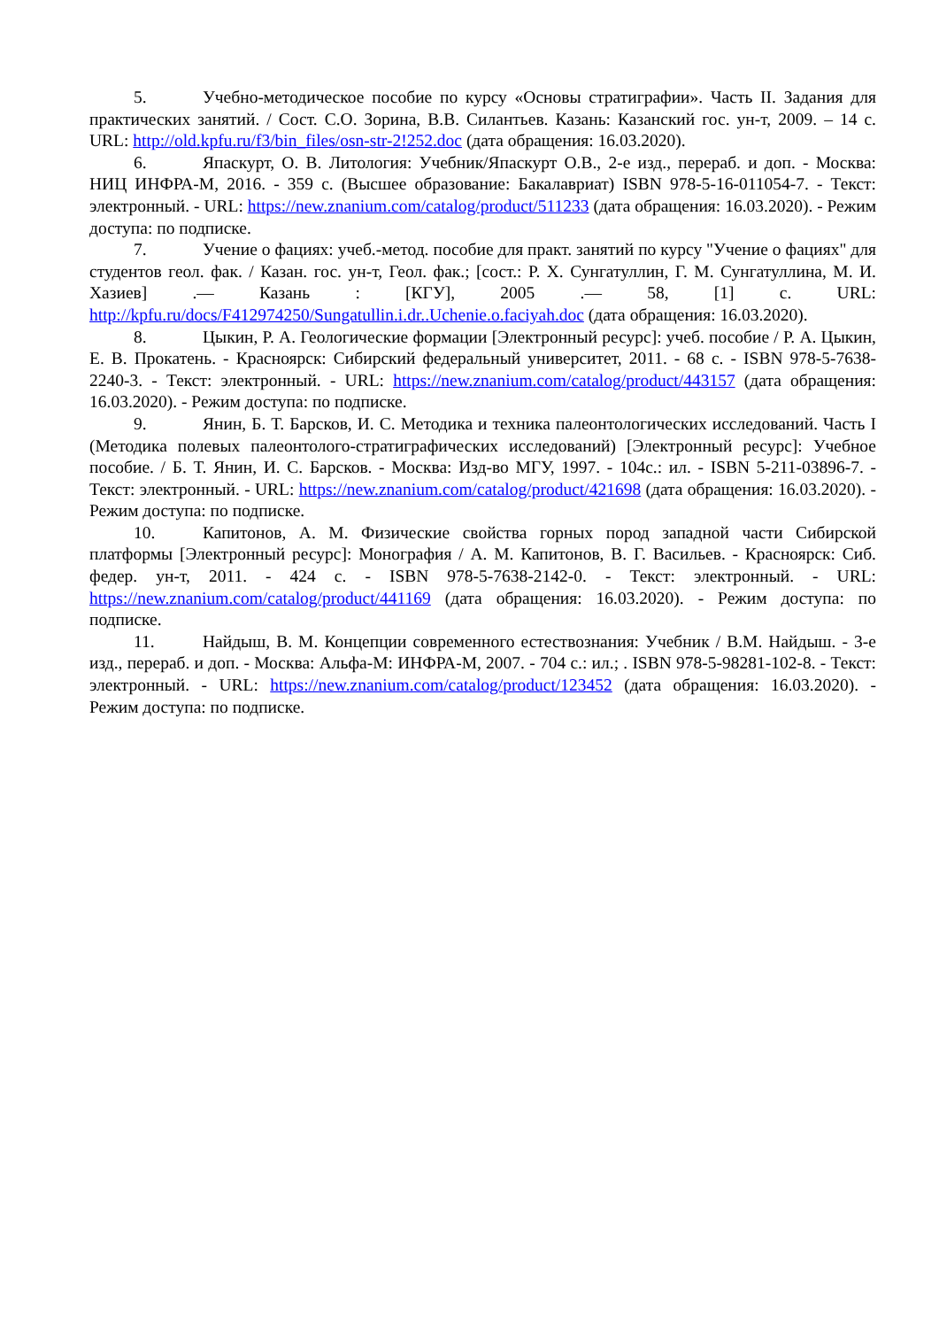5. Учебно-методическое пособие по курсу «Основы стратиграфии». Часть II. Задания для практических занятий. / Сост. С.О. Зорина, В.В. Силантьев. Казань: Казанский гос. ун-т, 2009. – 14 с. URL: http://old.kpfu.ru/f3/bin_files/osn-str-2!252.doc (дата обращения: 16.03.2020).
6. Япаскурт, О. В. Литология: Учебник/Япаскурт О.В., 2-е изд., перераб. и доп. - Москва: НИЦ ИНФРА-М, 2016. - 359 с. (Высшее образование: Бакалавриат) ISBN 978-5-16-011054-7. - Текст: электронный. - URL: https://new.znanium.com/catalog/product/511233 (дата обращения: 16.03.2020). - Режим доступа: по подписке.
7. Учение о фациях: учеб.-метод. пособие для практ. занятий по курсу "Учение о фациях" для студентов геол. фак. / Казан. гос. ун-т, Геол. фак.; [сост.: Р. Х. Сунгатуллин, Г. М. Сунгатуллина, М. И. Хазиев] .— Казань : [КГУ], 2005 .— 58, [1] с. URL: http://kpfu.ru/docs/F412974250/Sungatullin.i.dr..Uchenie.o.faciyah.doc (дата обращения: 16.03.2020).
8. Цыкин, Р. А. Геологические формации [Электронный ресурс]: учеб. пособие / Р. А. Цыкин, Е. В. Прокатень. - Красноярск: Сибирский федеральный университет, 2011. - 68 с. - ISBN 978-5-7638-2240-3. - Текст: электронный. - URL: https://new.znanium.com/catalog/product/443157 (дата обращения: 16.03.2020). - Режим доступа: по подписке.
9. Янин, Б. Т. Барсков, И. С. Методика и техника палеонтологических исследований. Часть I (Методика полевых палеонтолого-стратиграфических исследований) [Электронный ресурс]: Учебное пособие. / Б. Т. Янин, И. С. Барсков. - Москва: Изд-во МГУ, 1997. - 104с.: ил. - ISBN 5-211-03896-7. - Текст: электронный. - URL: https://new.znanium.com/catalog/product/421698 (дата обращения: 16.03.2020). - Режим доступа: по подписке.
10. Капитонов, А. М. Физические свойства горных пород западной части Сибирской платформы [Электронный ресурс]: Монография / А. М. Капитонов, В. Г. Васильев. - Красноярск: Сиб. федер. ун-т, 2011. - 424 с. - ISBN 978-5-7638-2142-0. - Текст: электронный. - URL: https://new.znanium.com/catalog/product/441169 (дата обращения: 16.03.2020). - Режим доступа: по подписке.
11. Найдыш, В. М. Концепции современного естествознания: Учебник / В.М. Найдыш. - 3-е изд., перераб. и доп. - Москва: Альфа-М: ИНФРА-М, 2007. - 704 с.: ил.; . ISBN 978-5-98281-102-8. - Текст: электронный. - URL: https://new.znanium.com/catalog/product/123452 (дата обращения: 16.03.2020). - Режим доступа: по подписке.